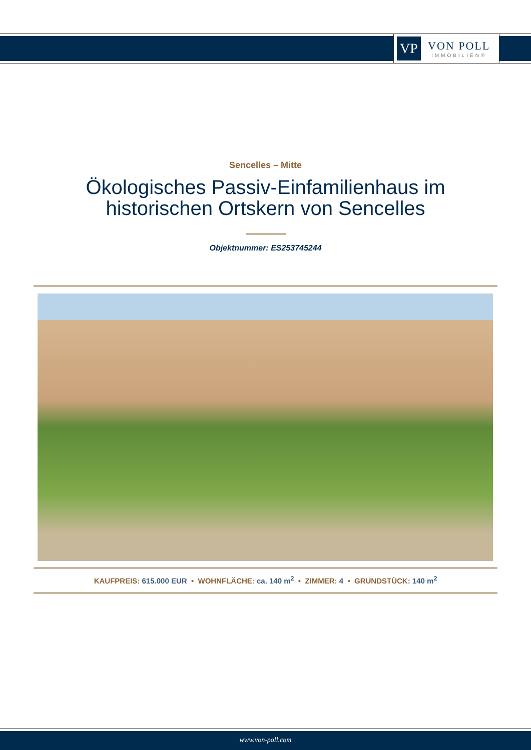VP
VON POLL
IMMOBILIEN®
Sencelles – Mitte
Ökologisches Passiv-Einfamilienhaus im
historischen Ortskern von Sencelles
Objektnummer: ES253745244
KAUFPREIS: 615.000 EUR • WOHNFLÄCHE: ca. 140 m<sup>2</sup> • ZIMMER: 4 • GRUNDSTÜCK: 140 m<sup>2</sup>
www.von-poll.com